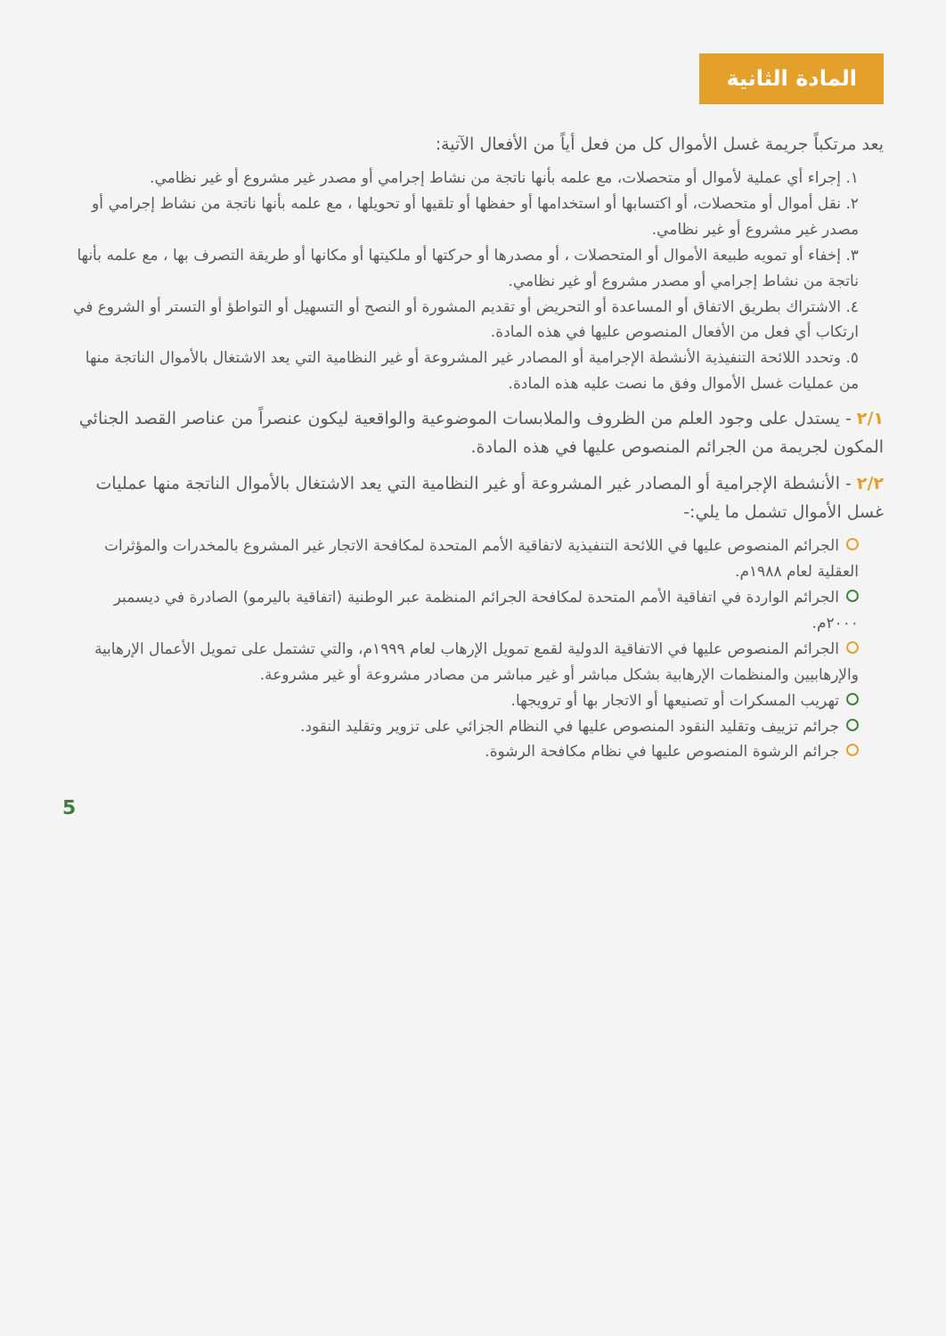المادة الثانية
يعد مرتكباً جريمة غسل الأموال كل من فعل أياً من الأفعال الآتية:
١. إجراء أي عملية لأموال أو متحصلات، مع علمه بأنها ناتجة من نشاط إجرامي أو مصدر غير مشروع أو غير نظامي.
٢. نقل أموال أو متحصلات، أو اكتسابها أو استخدامها أو حفظها أو تلقيها أو تحويلها ، مع علمه بأنها ناتجة من نشاط إجرامي أو مصدر غير مشروع أو غير نظامي.
٣. إخفاء أو تمويه طبيعة الأموال أو المتحصلات ، أو مصدرها أو حركتها أو ملكيتها أو مكانها أو طريقة التصرف بها ، مع علمه بأنها ناتجة من نشاط إجرامي أو مصدر مشروع أو غير نظامي.
٤. الاشتراك بطريق الاتفاق أو المساعدة أو التحريض أو تقديم المشورة أو النصح أو التسهيل أو التواطؤ أو التستر أو الشروع في ارتكاب أي فعل من الأفعال المنصوص عليها في هذه المادة.
٥. وتحدد اللائحة التنفيذية الأنشطة الإجرامية أو المصادر غير المشروعة أو غير النظامية التي يعد الاشتغال بالأموال الناتجة منها من عمليات غسل الأموال وفق ما نصت عليه هذه المادة.
٢/١ - يستدل على وجود العلم من الظروف والملابسات الموضوعية والواقعية ليكون عنصراً من عناصر القصد الجنائي المكون لجريمة من الجرائم المنصوص عليها في هذه المادة.
٢/٢ - الأنشطة الإجرامية أو المصادر غير المشروعة أو غير النظامية التي يعد الاشتغال بالأموال الناتجة منها عمليات غسل الأموال تشمل ما يلي:-
الجرائم المنصوص عليها في اللائحة التنفيذية لاتفاقية الأمم المتحدة لمكافحة الاتجار غير المشروع بالمخدرات والمؤثرات العقلية لعام ١٩٨٨م.
الجرائم الواردة في اتفاقية الأمم المتحدة لمكافحة الجرائم المنظمة عبر الوطنية (اتفاقية باليرمو) الصادرة في ديسمبر ٢٠٠٠م.
الجرائم المنصوص عليها في الاتفاقية الدولية لقمع تمويل الإرهاب لعام ١٩٩٩م، والتي تشتمل على تمويل الأعمال الإرهابية والإرهابيين والمنظمات الإرهابية بشكل مباشر أو غير مباشر من مصادر مشروعة أو غير مشروعة.
تهريب المسكرات أو تصنيعها أو الاتجار بها أو ترويجها.
جرائم تزييف وتقليد النقود المنصوص عليها في النظام الجزائي على تزوير وتقليد النقود.
جرائم الرشوة المنصوص عليها في نظام مكافحة الرشوة.
5